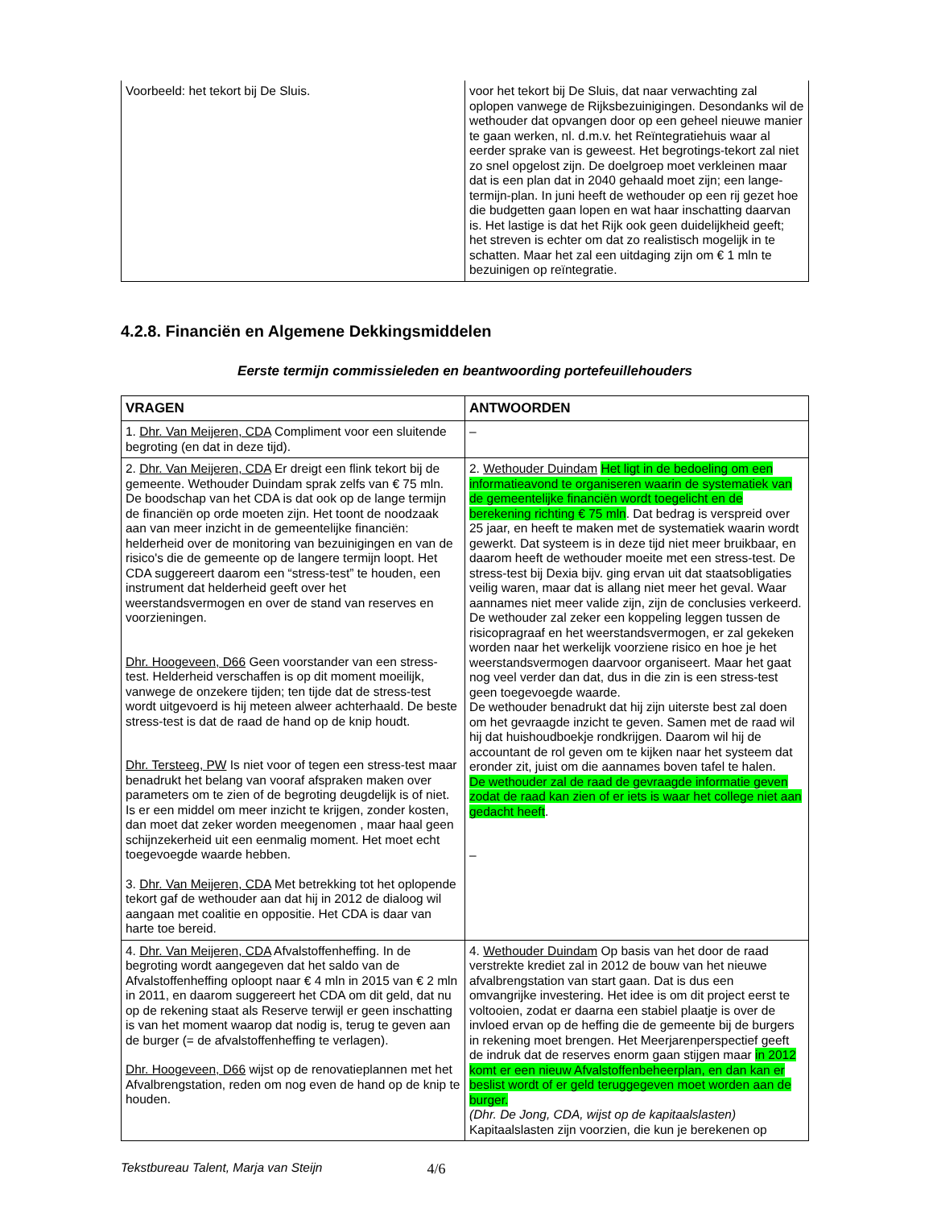| Voorbeeld: het tekort bij De Sluis. | voor het tekort bij De Sluis, dat naar verwachting zal oplopen vanwege de Rijksbezuinigingen. Desondanks wil de wethouder dat opvangen door op een geheel nieuwe manier te gaan werken, nl. d.m.v. het Reïntegratiehuis waar al eerder sprake van is geweest. Het begrotings-tekort zal niet zo snel opgelost zijn. De doelgroep moet verkleinen maar dat is een plan dat in 2040 gehaald moet zijn; een lange-termijn-plan. In juni heeft de wethouder op een rij gezet hoe die budgetten gaan lopen en wat haar inschatting daarvan is. Het lastige is dat het Rijk ook geen duidelijkheid geeft; het streven is echter om dat zo realistisch mogelijk in te schatten. Maar het zal een uitdaging zijn om € 1 mln te bezuinigen op reïntegratie. |
4.2.8. Financiën en Algemene Dekkingsmiddelen
Eerste termijn commissieleden en beantwoording portefeuillehouders
| VRAGEN | ANTWOORDEN |
| --- | --- |
| 1. Dhr. Van Meijeren, CDA Compliment voor een sluitende begroting (en dat in deze tijd). | – |
| 2. Dhr. Van Meijeren, CDA Er dreigt een flink tekort bij de gemeente. Wethouder Duindam sprak zelfs van € 75 mln. De boodschap van het CDA is dat ook op de lange termijn de financiën op orde moeten zijn. Het toont de noodzaak aan van meer inzicht in de gemeentelijke financiën: helderheid over de monitoring van bezuinigingen en van de risico's die de gemeente op de langere termijn loopt. Het CDA suggereert daarom een “stress-test” te houden, een instrument dat helderheid geeft over het weerstandsvermogen en over de stand van reserves en voorzieningen. Dhr. Hoogeveen, D66 Geen voorstander van een stress-test. Helderheid verschaffen is op dit moment moeilijk, vanwege de onzekere tijden; ten tijde dat de stress-test wordt uitgevoerd is hij meteen alweer achterhaald. De beste stress-test is dat de raad de hand op de knip houdt. Dhr. Tersteeg, PW Is niet voor of tegen een stress-test maar benadrukt het belang van vooraf afspraken maken over parameters om te zien of de begroting deugdelijk is of niet. Is er een middel om meer inzicht te krijgen, zonder kosten, dan moet dat zeker worden meegenomen , maar haal geen schijnzekerheid uit een eenmalig moment. Het moet echt toegevoegde waarde hebben. 3. Dhr. Van Meijeren, CDA Met betrekking tot het oplopende tekort gaf de wethouder aan dat hij in 2012 de dialoog wil aangaan met coalitie en oppositie. Het CDA is daar van harte toe bereid. | 2. Wethouder Duindam Het ligt in de bedoeling om een informatieavond te organiseren waarin de systematiek van de gemeentelijke financiën wordt toegelicht en de berekening richting € 75 mln . Dat bedrag is verspreid over 25 jaar, en heeft te maken met de systematiek waarin wordt gewerkt. Dat systeem is in deze tijd niet meer bruikbaar, en daarom heeft de wethouder moeite met een stress-test. De stress-test bij Dexia bijv. ging ervan uit dat staatsobligaties veilig waren, maar dat is allang niet meer het geval. Waar aannames niet meer valide zijn, zijn de conclusies verkeerd. De wethouder zal zeker een koppeling leggen tussen de risicopragraaf en het weerstandsvermogen, er zal gekeken worden naar het werkelijk voorziene risico en hoe je het weerstandsvermogen daarvoor organiseert. Maar het gaat nog veel verder dan dat, dus in die zin is een stress-test geen toegevoegde waarde. De wethouder benadrukt dat hij zijn uiterste best zal doen om het gevraagde inzicht te geven. Samen met de raad wil hij dat huishoudboekje rondkrijgen. Daarom wil hij de accountant de rol geven om te kijken naar het systeem dat eronder zit, juist om die aannames boven tafel te halen. De wethouder zal de raad de gevraagde informatie geven zodat de raad kan zien of er iets is waar het college niet aan gedacht heeft . – |
| 4. Dhr. Van Meijeren, CDA Afvalstoffenheffing. In de begroting wordt aangegeven dat het saldo van de Afvalstoffenheffing oploopt naar € 4 mln in 2015 van € 2 mln in 2011, en daarom suggereert het CDA om dit geld, dat nu op de rekening staat als Reserve terwijl er geen inschatting is van het moment waarop dat nodig is, terug te geven aan de burger (= de afvalstoffenheffing te verlagen). Dhr. Hoogeveen, D66 wijst op de renovatieplannen met het Afvalbrengstation, reden om nog even de hand op de knip te houden. | 4. Wethouder Duindam Op basis van het door de raad verstrekte krediet zal in 2012 de bouw van het nieuwe afvalbrengstation van start gaan. Dat is dus een omvangrijke investering. Het idee is om dit project eerst te voltooien, zodat er daarna een stabiel plaatje is over de invloed ervan op de heffing die de gemeente bij de burgers in rekening moet brengen. Het Meerjarenperspectief geeft de indruk dat de reserves enorm gaan stijgen maar in 2012 komt er een nieuw Afvalstoffenbeheerplan, en dan kan er beslist wordt of er geld teruggegeven moet worden aan de burger. (Dhr. De Jong, CDA, wijst op de kapitaalslasten) Kapitaalslasten zijn voorzien, die kun je berekenen op |
Tekstbureau Talent, Marja van Steijn 4/6